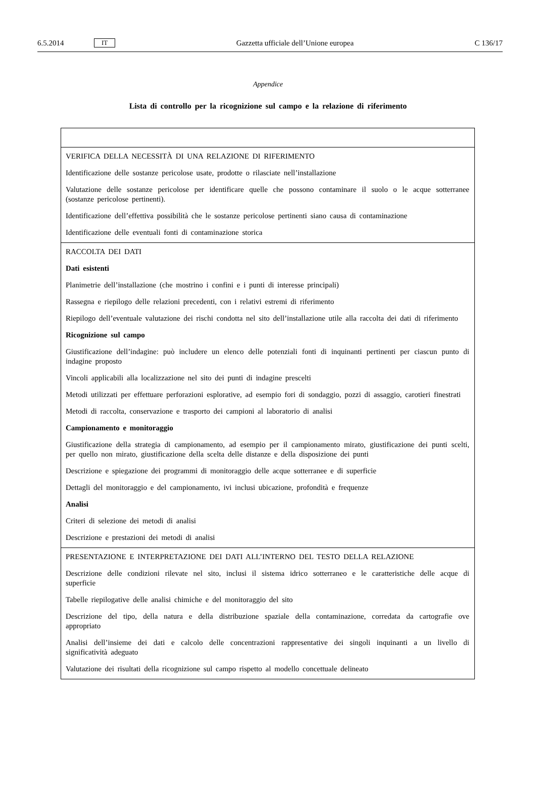6.5.2014 IT Gazzetta ufficiale dell’Unione europea C 136/17
Appendice
Lista di controllo per la ricognizione sul campo e la relazione di riferimento
| VERIFICA DELLA NECESSITÀ DI UNA RELAZIONE DI RIFERIMENTO Identificazione delle sostanze pericolose usate, prodotte o rilasciate nell’installazione Valutazione delle sostanze pericolose per identificare quelle che possono contaminare il suolo o le acque sotterranee (sostanze pericolose pertinenti). Identificazione dell’effettiva possibilità che le sostanze pericolose pertinenti siano causa di contaminazione Identificazione delle eventuali fonti di contaminazione storica |
| RACCOLTA DEI DATI Dati esistenti Planimetrie dell’installazione (che mostrino i confini e i punti di interesse principali) Rassegna e riepilogo delle relazioni precedenti, con i relativi estremi di riferimento Riepilogo dell’eventuale valutazione dei rischi condotta nel sito dell’installazione utile alla raccolta dei dati di riferimento Ricognizione sul campo Giustificazione dell’indagine: può includere un elenco delle potenziali fonti di inquinanti pertinenti per ciascun punto di indagine proposto Vincoli applicabili alla localizzazione nel sito dei punti di indagine prescelti Metodi utilizzati per effettuare perforazioni esplorative, ad esempio fori di sondaggio, pozzi di assaggio, carotieri finestrati Metodi di raccolta, conservazione e trasporto dei campioni al laboratorio di analisi Campionamento e monitoraggio Giustificazione della strategia di campionamento, ad esempio per il campionamento mirato, giustificazione dei punti scelti, per quello non mirato, giustificazione della scelta delle distanze e della disposizione dei punti Descrizione e spiegazione dei programmi di monitoraggio delle acque sotterranee e di superficie Dettagli del monitoraggio e del campionamento, ivi inclusi ubicazione, profondità e frequenze Analisi Criteri di selezione dei metodi di analisi Descrizione e prestazioni dei metodi di analisi |
| PRESENTAZIONE E INTERPRETAZIONE DEI DATI ALL’INTERNO DEL TESTO DELLA RELAZIONE Descrizione delle condizioni rilevate nel sito, inclusi il sistema idrico sotterraneo e le caratteristiche delle acque di superficie Tabelle riepilogative delle analisi chimiche e del monitoraggio del sito Descrizione del tipo, della natura e della distribuzione spaziale della contaminazione, corredata da cartografie ove appropriato Analisi dell’insieme dei dati e calcolo delle concentrazioni rappresentative dei singoli inquinanti a un livello di significatività adeguato Valutazione dei risultati della ricognizione sul campo rispetto al modello concettuale delineato |